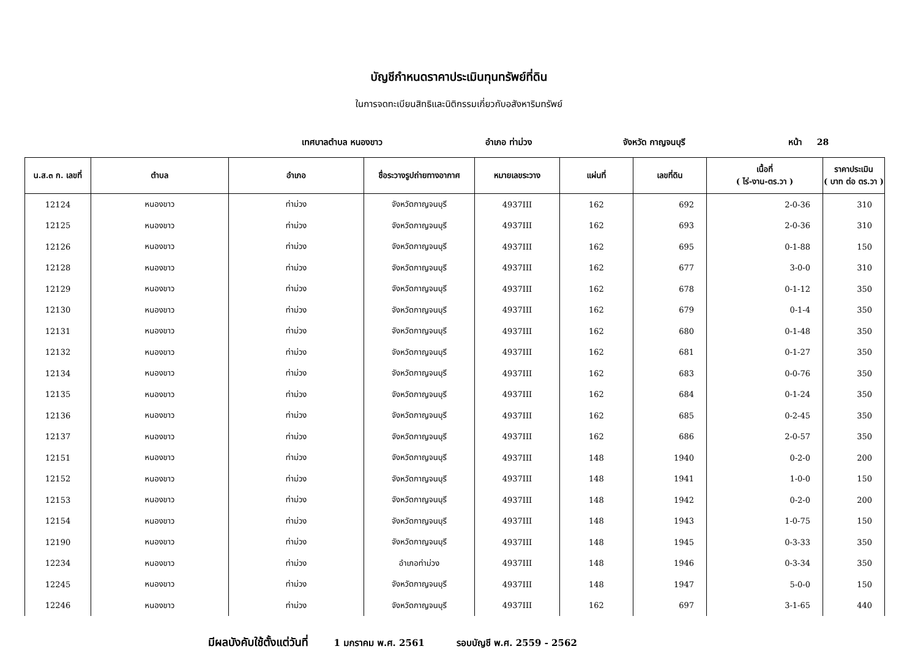บัญชีกำหนดราคาประเมินทุนทรัพย์ที่ดิน
ในการจดทะเบียนสิทธิและนิติกรรมเกี่ยวกับอสังหาริมทรัพย์
เทศบาลตำบล หนองขาว อำเภอ ท่าม่วง จังหวัด กาญจนบุรี หน้า 28
| น.ส.๓ ก. เลขที่ | ตำบล | อำเภอ | ชื่อระวางรูปถ่ายทางอากาศ | หมายเลขระวาง | แผ่นที่ | เลขที่ดิน | เนื้อที่ ( ไร่-งาน-ตร.วา ) | ราคาประเมิน ( บาท ต่อ ตร.วา ) |
| --- | --- | --- | --- | --- | --- | --- | --- | --- |
| 12124 | หนองขาว | ท่าม่วง | จังหวัดกาญจนบุรี | 4937III | 162 | 692 | 2-0-36 | 310 |
| 12125 | หนองขาว | ท่าม่วง | จังหวัดกาญจนบุรี | 4937III | 162 | 693 | 2-0-36 | 310 |
| 12126 | หนองขาว | ท่าม่วง | จังหวัดกาญจนบุรี | 4937III | 162 | 695 | 0-1-88 | 150 |
| 12128 | หนองขาว | ท่าม่วง | จังหวัดกาญจนบุรี | 4937III | 162 | 677 | 3-0-0 | 310 |
| 12129 | หนองขาว | ท่าม่วง | จังหวัดกาญจนบุรี | 4937III | 162 | 678 | 0-1-12 | 350 |
| 12130 | หนองขาว | ท่าม่วง | จังหวัดกาญจนบุรี | 4937III | 162 | 679 | 0-1-4 | 350 |
| 12131 | หนองขาว | ท่าม่วง | จังหวัดกาญจนบุรี | 4937III | 162 | 680 | 0-1-48 | 350 |
| 12132 | หนองขาว | ท่าม่วง | จังหวัดกาญจนบุรี | 4937III | 162 | 681 | 0-1-27 | 350 |
| 12134 | หนองขาว | ท่าม่วง | จังหวัดกาญจนบุรี | 4937III | 162 | 683 | 0-0-76 | 350 |
| 12135 | หนองขาว | ท่าม่วง | จังหวัดกาญจนบุรี | 4937III | 162 | 684 | 0-1-24 | 350 |
| 12136 | หนองขาว | ท่าม่วง | จังหวัดกาญจนบุรี | 4937III | 162 | 685 | 0-2-45 | 350 |
| 12137 | หนองขาว | ท่าม่วง | จังหวัดกาญจนบุรี | 4937III | 162 | 686 | 2-0-57 | 350 |
| 12151 | หนองขาว | ท่าม่วง | จังหวัดกาญจนบุรี | 4937III | 148 | 1940 | 0-2-0 | 200 |
| 12152 | หนองขาว | ท่าม่วง | จังหวัดกาญจนบุรี | 4937III | 148 | 1941 | 1-0-0 | 150 |
| 12153 | หนองขาว | ท่าม่วง | จังหวัดกาญจนบุรี | 4937III | 148 | 1942 | 0-2-0 | 200 |
| 12154 | หนองขาว | ท่าม่วง | จังหวัดกาญจนบุรี | 4937III | 148 | 1943 | 1-0-75 | 150 |
| 12190 | หนองขาว | ท่าม่วง | จังหวัดกาญจนบุรี | 4937III | 148 | 1945 | 0-3-33 | 350 |
| 12234 | หนองขาว | ท่าม่วง | อำเภอท่าม่วง | 4937III | 148 | 1946 | 0-3-34 | 350 |
| 12245 | หนองขาว | ท่าม่วง | จังหวัดกาญจนบุรี | 4937III | 148 | 1947 | 5-0-0 | 150 |
| 12246 | หนองขาว | ท่าม่วง | จังหวัดกาญจนบุรี | 4937III | 162 | 697 | 3-1-65 | 440 |
มีผลบังคับใช้ตั้งแต่วันที่ 1 มกราคม พ.ศ. 2561 รอบบัญชี พ.ศ. 2559 - 2562